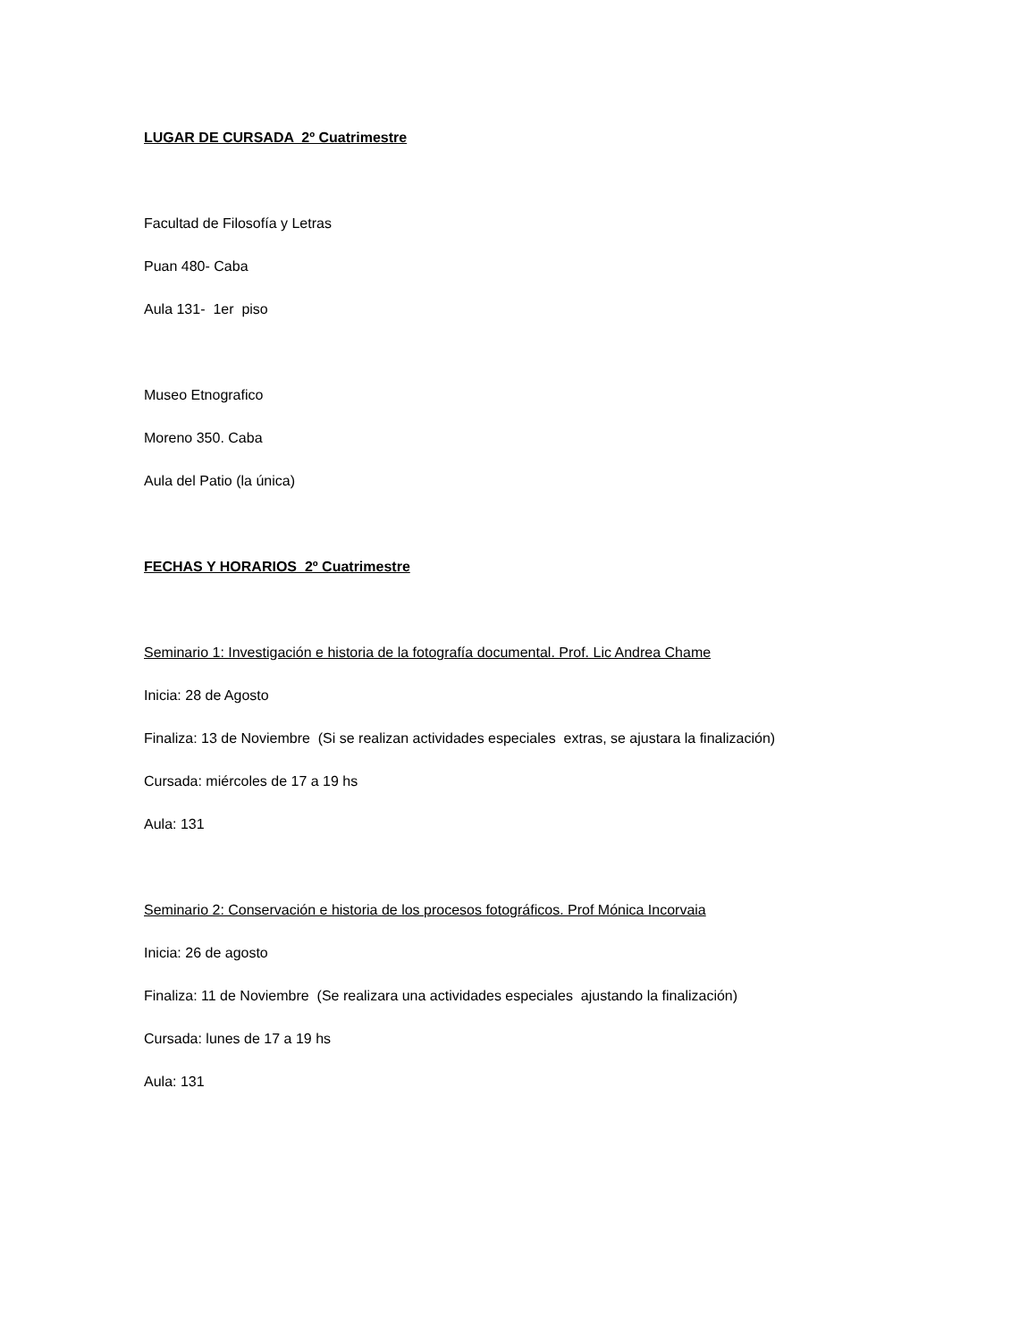LUGAR DE CURSADA 2º Cuatrimestre
Facultad de Filosofía y Letras
Puan 480- Caba
Aula 131- 1er piso
Museo Etnografico
Moreno 350. Caba
Aula del Patio (la única)
FECHAS Y HORARIOS 2º Cuatrimestre
Seminario 1: Investigación e historia de la fotografía documental. Prof. Lic Andrea Chame
Inicia: 28 de Agosto
Finaliza: 13 de Noviembre (Si se realizan actividades especiales extras, se ajustara la finalización)
Cursada: miércoles de 17 a 19 hs
Aula: 131
Seminario 2: Conservación e historia de los procesos fotográficos. Prof Mónica Incorvaia
Inicia: 26 de agosto
Finaliza: 11 de Noviembre (Se realizara una actividades especiales ajustando la finalización)
Cursada: lunes de 17 a 19 hs
Aula: 131